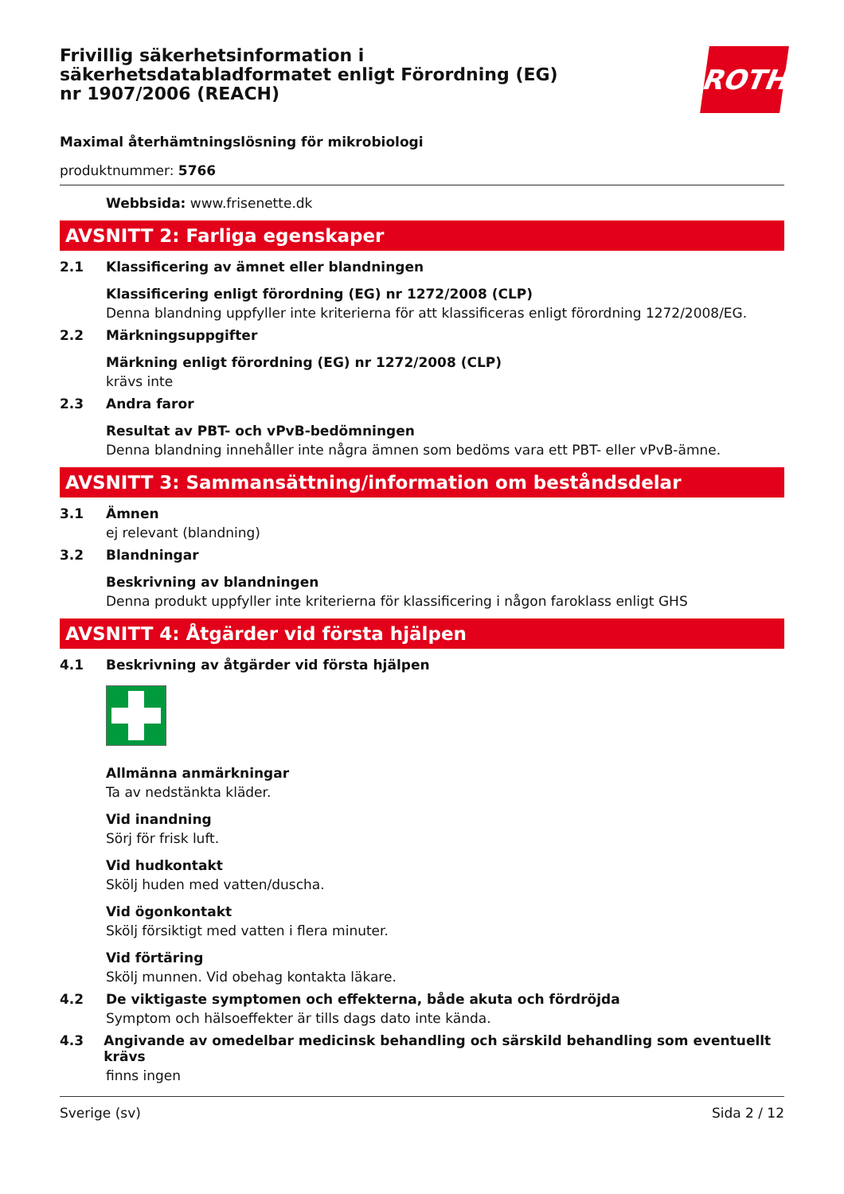Frivillig säkerhetsinformation i säkerhetsdatabladformatet enligt Förordning (EG) nr 1907/2006 (REACH)
ROTH
Maximal återhämtningslösning för mikrobiologi
produktnummer: 5766
Webbsida: www.frisenette.dk
AVSNITT 2: Farliga egenskaper
2.1 Klassificering av ämnet eller blandningen
Klassificering enligt förordning (EG) nr 1272/2008 (CLP)
Denna blandning uppfyller inte kriterierna för att klassificeras enligt förordning 1272/2008/EG.
2.2 Märkningsuppgifter
Märkning enligt förordning (EG) nr 1272/2008 (CLP)
krävs inte
2.3 Andra faror
Resultat av PBT- och vPvB-bedömningen
Denna blandning innehåller inte några ämnen som bedöms vara ett PBT- eller vPvB-ämne.
AVSNITT 3: Sammansättning/information om beståndsdelar
3.1 Ämnen
ej relevant (blandning)
3.2 Blandningar
Beskrivning av blandningen
Denna produkt uppfyller inte kriterierna för klassificering i någon faroklass enligt GHS
AVSNITT 4: Åtgärder vid första hjälpen
4.1 Beskrivning av åtgärder vid första hjälpen
Allmänna anmärkningar
Ta av nedstänkta kläder.
Vid inandning
Sörj för frisk luft.
Vid hudkontakt
Skölj huden med vatten/duscha.
Vid ögonkontakt
Skölj försiktigt med vatten i flera minuter.
Vid förtäring
Skölj munnen. Vid obehag kontakta läkare.
4.2 De viktigaste symptomen och effekterna, både akuta och fördröjda
Symptom och hälsoeffekter är tills dags dato inte kända.
4.3 Angivande av omedelbar medicinsk behandling och särskild behandling som eventuellt krävs
finns ingen
Sverige (sv) Sida 2 / 12